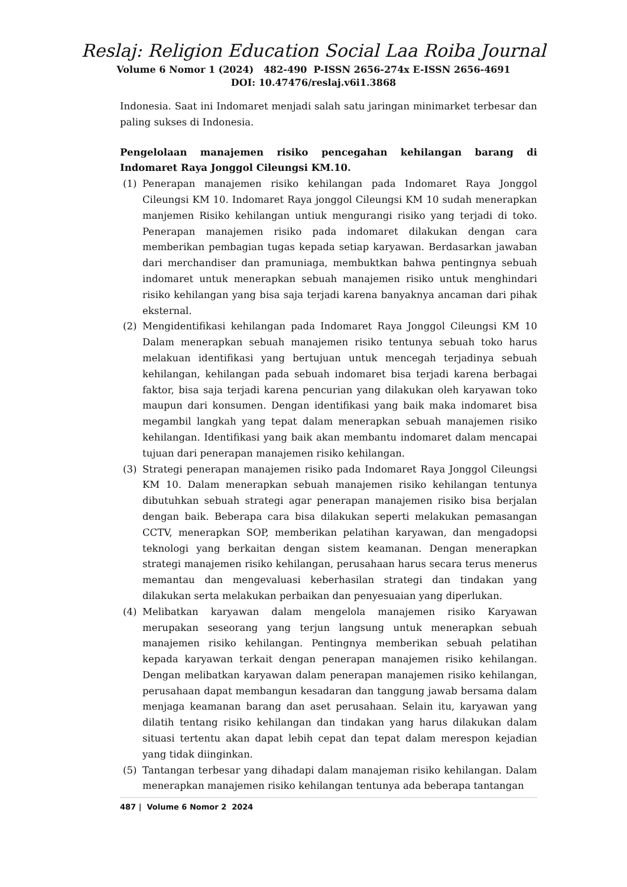Reslaj: Religion Education Social Laa Roiba Journal
Volume 6 Nomor 1 (2024) 482-490 P-ISSN 2656-274x E-ISSN 2656-4691
DOI: 10.47476/reslaj.v6i1.3868
Indonesia. Saat ini Indomaret menjadi salah satu jaringan minimarket terbesar dan paling sukses di Indonesia.
Pengelolaan manajemen risiko pencegahan kehilangan barang di Indomaret Raya Jonggol Cileungsi KM.10.
(1) Penerapan manajemen risiko kehilangan pada Indomaret Raya Jonggol Cileungsi KM 10. Indomaret Raya jonggol Cileungsi KM 10 sudah menerapkan manjemen Risiko kehilangan untiuk mengurangi risiko yang terjadi di toko. Penerapan manajemen risiko pada indomaret dilakukan dengan cara memberikan pembagian tugas kepada setiap karyawan. Berdasarkan jawaban dari merchandiser dan pramuniaga, membuktkan bahwa pentingnya sebuah indomaret untuk menerapkan sebuah manajemen risiko untuk menghindari risiko kehilangan yang bisa saja terjadi karena banyaknya ancaman dari pihak eksternal.
(2) Mengidentifikasi kehilangan pada Indomaret Raya Jonggol Cileungsi KM 10 Dalam menerapkan sebuah manajemen risiko tentunya sebuah toko harus melakuan identifikasi yang bertujuan untuk mencegah terjadinya sebuah kehilangan, kehilangan pada sebuah indomaret bisa terjadi karena berbagai faktor, bisa saja terjadi karena pencurian yang dilakukan oleh karyawan toko maupun dari konsumen. Dengan identifikasi yang baik maka indomaret bisa megambil langkah yang tepat dalam menerapkan sebuah manajemen risiko kehilangan. Identifikasi yang baik akan membantu indomaret dalam mencapai tujuan dari penerapan manajemen risiko kehilangan.
(3) Strategi penerapan manajemen risiko pada Indomaret Raya Jonggol Cileungsi KM 10. Dalam menerapkan sebuah manajemen risiko kehilangan tentunya dibutuhkan sebuah strategi agar penerapan manajemen risiko bisa berjalan dengan baik. Beberapa cara bisa dilakukan seperti melakukan pemasangan CCTV, menerapkan SOP, memberikan pelatihan karyawan, dan mengadopsi teknologi yang berkaitan dengan sistem keamanan. Dengan menerapkan strategi manajemen risiko kehilangan, perusahaan harus secara terus menerus memantau dan mengevaluasi keberhasilan strategi dan tindakan yang dilakukan serta melakukan perbaikan dan penyesuaian yang diperlukan.
(4) Melibatkan karyawan dalam mengelola manajemen risiko Karyawan merupakan seseorang yang terjun langsung untuk menerapkan sebuah manajemen risiko kehilangan. Pentingnya memberikan sebuah pelatihan kepada karyawan terkait dengan penerapan manajemen risiko kehilangan. Dengan melibatkan karyawan dalam penerapan manajemen risiko kehilangan, perusahaan dapat membangun kesadaran dan tanggung jawab bersama dalam menjaga keamanan barang dan aset perusahaan. Selain itu, karyawan yang dilatih tentang risiko kehilangan dan tindakan yang harus dilakukan dalam situasi tertentu akan dapat lebih cepat dan tepat dalam merespon kejadian yang tidak diinginkan.
(5) Tantangan terbesar yang dihadapi dalam manajeman risiko kehilangan. Dalam menerapkan manajemen risiko kehilangan tentunya ada beberapa tantangan
487 | Volume 6 Nomor 2 2024